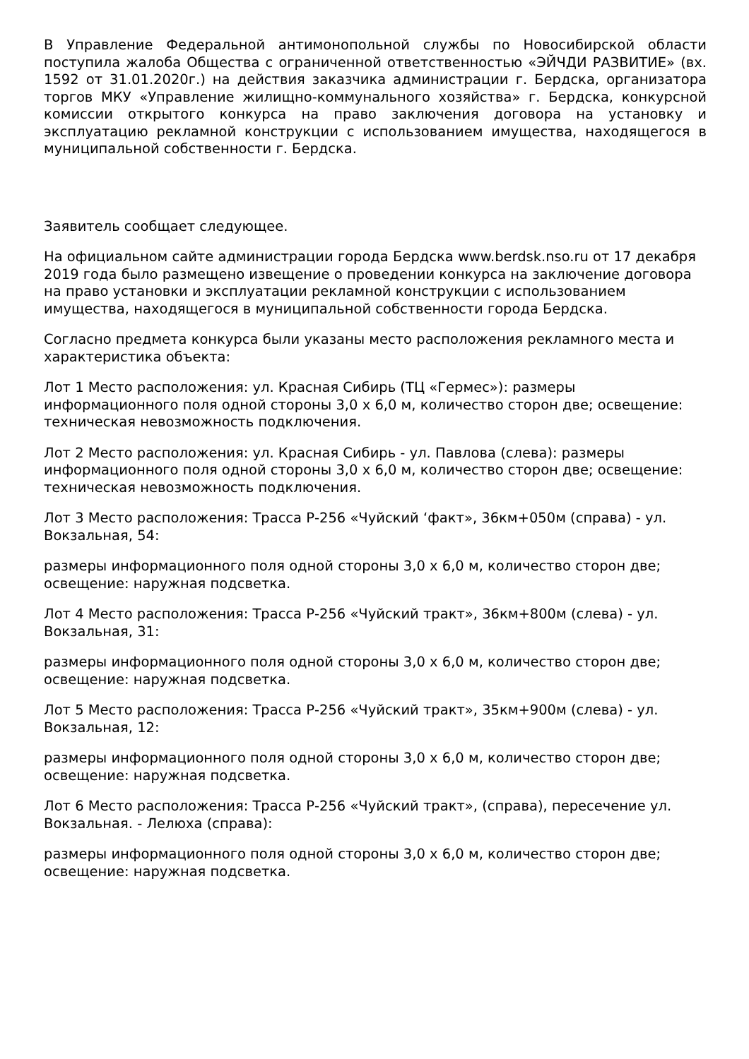В Управление Федеральной антимонопольной службы по Новосибирской области поступила жалоба Общества с ограниченной ответственностью «ЭЙЧДИ РАЗВИТИЕ» (вх. 1592 от 31.01.2020г.) на действия заказчика администрации г. Бердска, организатора торгов МКУ «Управление жилищно-коммунального хозяйства» г. Бердска, конкурсной комиссии открытого конкурса на право заключения договора на установку и эксплуатацию рекламной конструкции с использованием имущества, находящегося в муниципальной собственности г. Бердска.
Заявитель сообщает следующее.
На официальном сайте администрации города Бердска www.berdsk.nso.ru от 17 декабря 2019 года было размещено извещение о проведении конкурса на заключение договора на право установки и эксплуатации рекламной конструкции с использованием имущества, находящегося в муниципальной собственности города Бердска.
Согласно предмета конкурса были указаны место расположения рекламного места и характеристика объекта:
Лот 1 Место расположения: ул. Красная Сибирь (ТЦ «Гермес»): размеры информационного поля одной стороны 3,0 х 6,0 м, количество сторон две; освещение: техническая невозможность подключения.
Лот 2 Место расположения: ул. Красная Сибирь - ул. Павлова (слева): размеры информационного поля одной стороны 3,0 х 6,0 м, количество сторон две; освещение: техническая невозможность подключения.
Лот 3 Место расположения: Трасса Р-256 «Чуйский ‘факт», 36км+050м (справа) - ул. Вокзальная, 54:
размеры информационного поля одной стороны 3,0 х 6,0 м, количество сторон две; освещение: наружная подсветка.
Лот 4 Место расположения: Трасса Р-256 «Чуйский тракт», 36км+800м (слева) - ул. Вокзальная, 31:
размеры информационного поля одной стороны 3,0 х 6,0 м, количество сторон две; освещение: наружная подсветка.
Лот 5 Место расположения: Трасса Р-256 «Чуйский тракт», 35км+900м (слева) - ул. Вокзальная, 12:
размеры информационного поля одной стороны 3,0 х 6,0 м, количество сторон две; освещение: наружная подсветка.
Лот 6 Место расположения: Трасса Р-256 «Чуйский тракт», (справа), пересечение ул. Вокзальная. - Лелюха (справа):
размеры информационного поля одной стороны 3,0 х 6,0 м, количество сторон две; освещение: наружная подсветка.